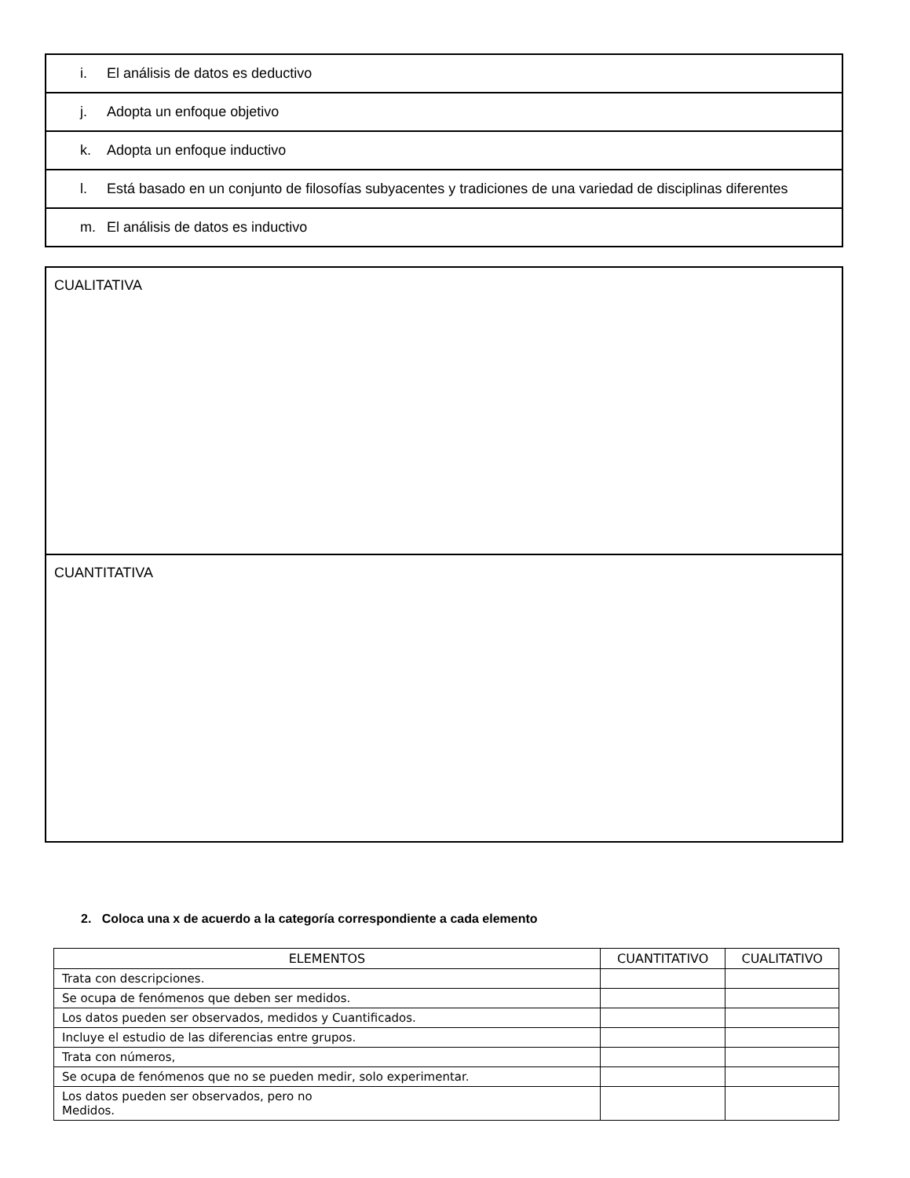| i. El análisis de datos es deductivo |
| j. Adopta un enfoque objetivo |
| k. Adopta un enfoque inductivo |
| l. Está basado en un conjunto de filosofías subyacentes y tradiciones de una variedad de disciplinas diferentes |
| m. El análisis de datos es inductivo |
| CUALITATIVA |
| CUANTITATIVA |
2. Coloca una x de acuerdo a la categoría correspondiente a cada elemento
| ELEMENTOS | CUANTITATIVO | CUALITATIVO |
| --- | --- | --- |
| Trata con descripciones. | | |
| Se ocupa de fenómenos que deben ser medidos. | | |
| Los datos pueden ser observados, medidos y Cuantificados. | | |
| Incluye el estudio de las diferencias entre grupos. | | |
| Trata con números, | | |
| Se ocupa de fenómenos que no se pueden medir, solo experimentar. | | |
| Los datos pueden ser observados, pero no Medidos. | | |